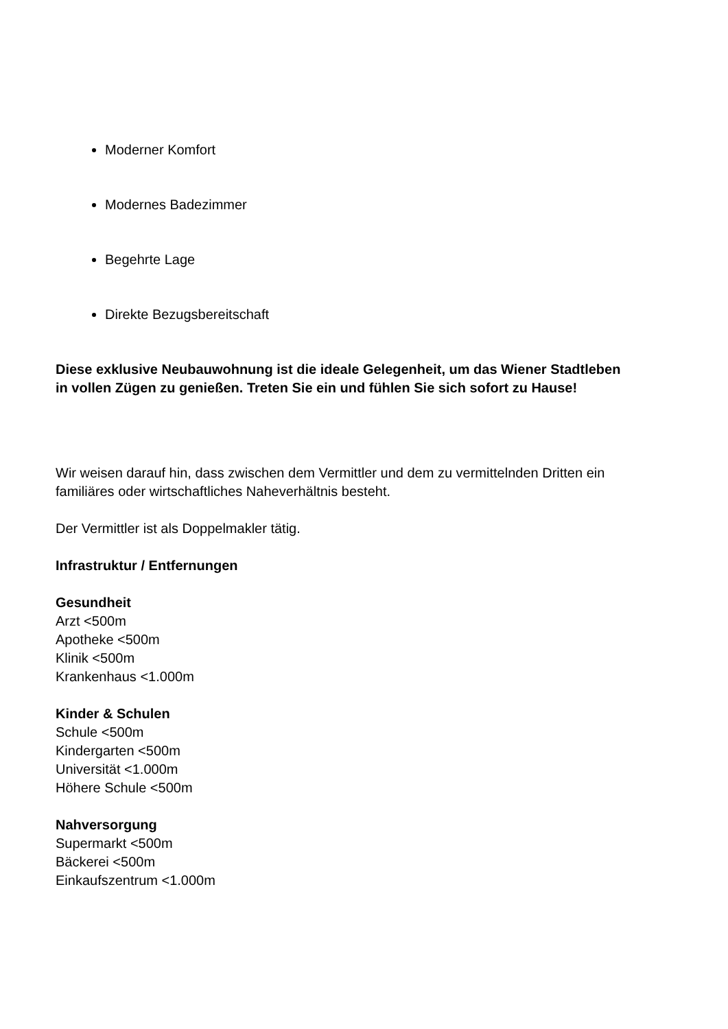Moderner Komfort
Modernes Badezimmer
Begehrte Lage
Direkte Bezugsbereitschaft
Diese exklusive Neubauwohnung ist die ideale Gelegenheit, um das Wiener Stadtleben
in vollen Zügen zu genießen. Treten Sie ein und fühlen Sie sich sofort zu Hause!
Wir weisen darauf hin, dass zwischen dem Vermittler und dem zu vermittelnden Dritten ein
familiäres oder wirtschaftliches Naheverhältnis besteht.
Der Vermittler ist als Doppelmakler tätig.
Infrastruktur / Entfernungen
Gesundheit
Arzt <500m
Apotheke <500m
Klinik <500m
Krankenhaus <1.000m
Kinder & Schulen
Schule <500m
Kindergarten <500m
Universität <1.000m
Höhere Schule <500m
Nahversorgung
Supermarkt <500m
Bäckerei <500m
Einkaufszentrum <1.000m